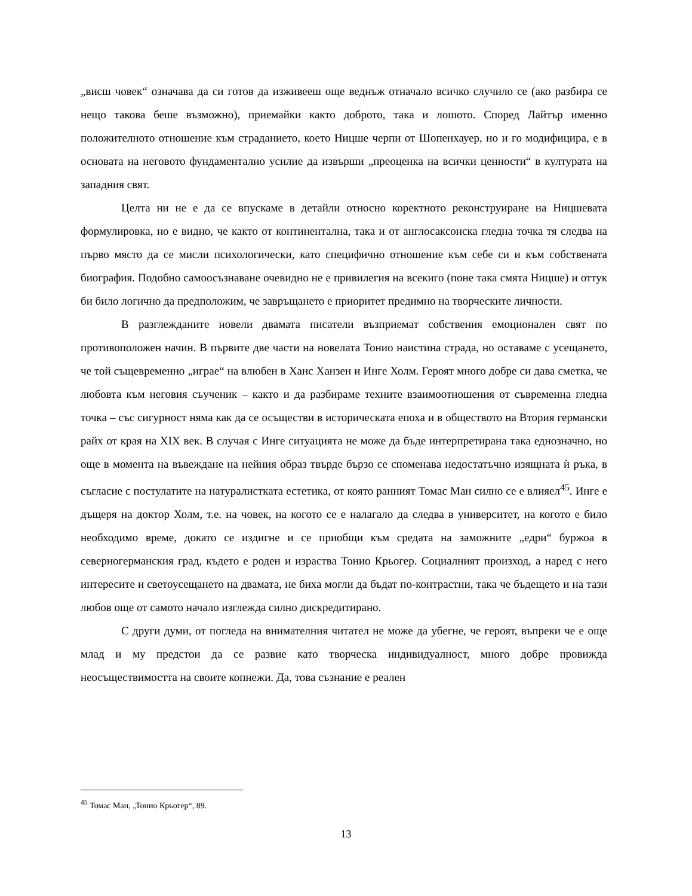„висш човек“ означава да си готов да изживееш още веднъж отначало всичко случило се (ако разбира се нещо такова беше възможно), приемайки както доброто, така и лошото. Според Лайтър именно положителното отношение към страданието, което Ницше черпи от Шопенхауер, но и го модифицира, е в основата на неговото фундаментално усилие да извърши „преоценка на всички ценности“ в културата на западния свят.
Целта ни не е да се впускаме в детайли относно коректното реконструиране на Ницшевата формулировка, но е видно, че както от континентална, така и от англосаксонска гледна точка тя следва на първо място да се мисли психологически, като специфично отношение към себе си и към собствената биография. Подобно самоосъзнаване очевидно не е привилегия на всекиго (поне така смята Ницше) и оттук би било логично да предположим, че завръщането е приоритет предимно на творческите личности.
В разглежданите новели двамата писатели възприемат собствения емоционален свят по противоположен начин. В първите две части на новелата Тонио наистина страда, но оставаме с усещането, че той същевременно „играе“ на влюбен в Ханс Ханзен и Инге Холм. Героят много добре си дава сметка, че любовта към неговия съученик – както и да разбираме техните взаимоотношения от съвременна гледна точка – със сигурност няма как да се осъществи в историческата епоха и в обществото на Втория германски райх от края на XIX век. В случая с Инге ситуацията не може да бъде интерпретирана така еднозначно, но още в момента на въвеждане на нейния образ твърде бързо се споменава недостатъчно изящната ѝ ръка, в съгласие с постулатите на натуралистката естетика, от която ранният Томас Ман силно се е влияел<sup>45</sup>. Инге е дъщеря на доктор Холм, т.е. на човек, на когото се е налагало да следва в университет, на когото е било необходимо време, докато се издигне и се приобщи към средата на заможните „едри“ буржоа в северногерманския град, където е роден и израства Тонио Крьогер. Социалният произход, а наред с него интересите и светоусещането на двамата, не биха могли да бъдат по-контрастни, така че бъдещето и на тази любов още от самото начало изглежда силно дискредитирано.
С други думи, от погледа на внимателния читател не може да убегне, че героят, въпреки че е още млад и му предстои да се развие като творческа индивидуалност, много добре провижда неосъществимостта на своите копнежи. Да, това съзнание е реален
<sup>45</sup> Томас Ман, „Тонио Крьогер“, 89.
13